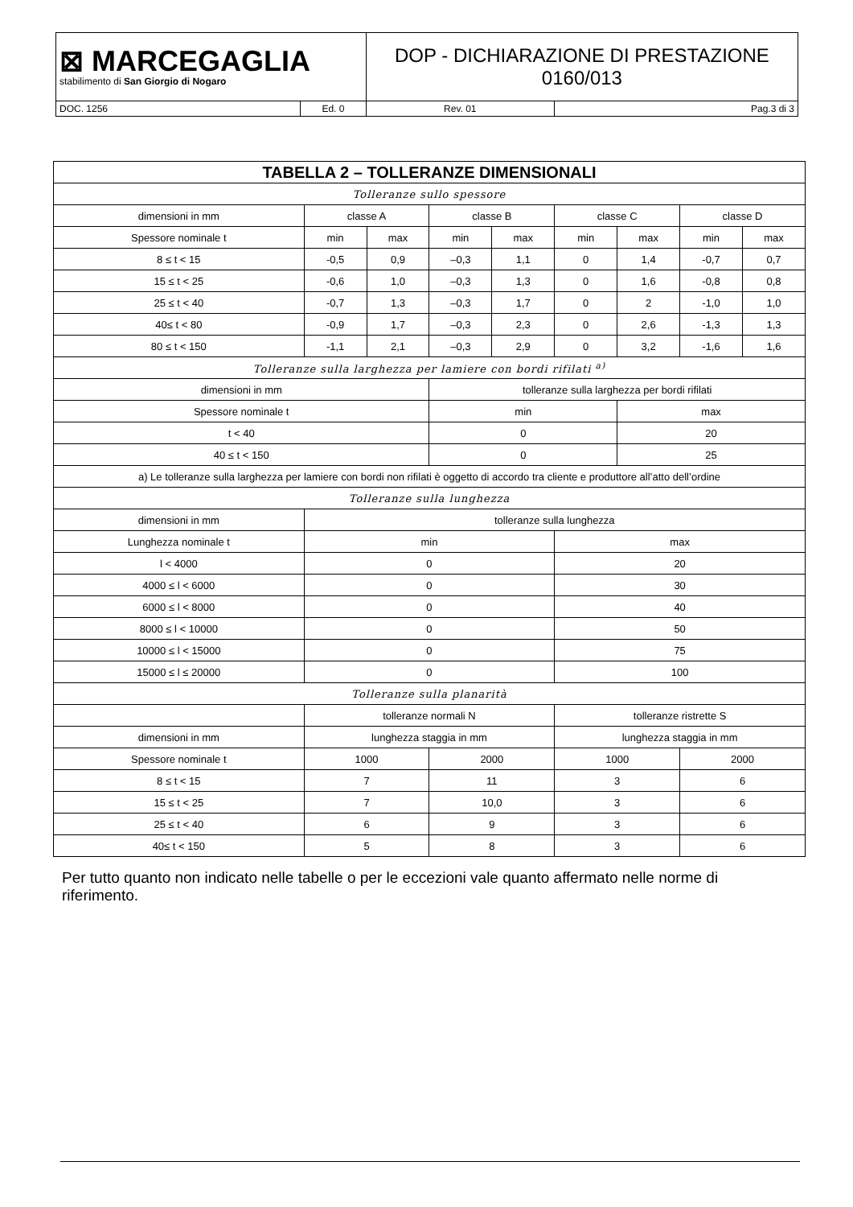| ⊠ MARCEGAGLIA stabilimento di San Giorgio di Nogaro | | DOP - DICHIARAZIONE DI PRESTAZIONE 0160/013 | |
| DOC. 1256 | Ed. 0 | Rev. 01 | Pag.3 di 3 |
| TABELLA 2 – TOLLERANZE DIMENSIONALI | | | | | | | | |
| --- | --- | --- | --- | --- | --- | --- | --- | --- |
| Tolleranze sullo spessore | | | | | | | | |
| dimensioni in mm | classe A | | classe B | | classe C | | classe D | |
| Spessore nominale t | min | max | min | max | min | max | min | max |
| 8 ≤ t < 15 | -0,5 | 0,9 | –0,3 | 1,1 | 0 | 1,4 | -0,7 | 0,7 |
| 15 ≤ t < 25 | -0,6 | 1,0 | –0,3 | 1,3 | 0 | 1,6 | -0,8 | 0,8 |
| 25 ≤ t < 40 | -0,7 | 1,3 | –0,3 | 1,7 | 0 | 2 | -1,0 | 1,0 |
| 40≤ t < 80 | -0,9 | 1,7 | –0,3 | 2,3 | 0 | 2,6 | -1,3 | 1,3 |
| 80 ≤ t < 150 | -1,1 | 2,1 | –0,3 | 2,9 | 0 | 3,2 | -1,6 | 1,6 |
| Tolleranze sulla larghezza per lamiere con bordi rifilati <sup>a)</sup> | | | | | | | | |
| dimensioni in mm | | | tolleranze sulla larghezza per bordi rifilati | | | | | |
| Spessore nominale t | | | min | | | max | | |
| t < 40 | | | 0 | | | 20 | | |
| 40 ≤ t < 150 | | | 0 | | | 25 | | |
| a) Le tolleranze sulla larghezza per lamiere con bordi non rifilati è oggetto di accordo tra cliente e produttore all’atto dell’ordine | | | | | | | | |
| Tolleranze sulla lunghezza | | | | | | | | |
| dimensioni in mm | tolleranze sulla lunghezza | | | | | | | |
| Lunghezza nominale t | min | | | | max | | | |
| l < 4000 | 0 | | | | 20 | | | |
| 4000 ≤ l < 6000 | 0 | | | | 30 | | | |
| 6000 ≤ l < 8000 | 0 | | | | 40 | | | |
| 8000 ≤ l < 10000 | 0 | | | | 50 | | | |
| 10000 ≤ l < 15000 | 0 | | | | 75 | | | |
| 15000 ≤ l ≤ 20000 | 0 | | | | 100 | | | |
| Tolleranze sulla planarità | | | | | | | | |
| | tolleranze normali N | | | | tolleranze ristrette S | | | |
| dimensioni in mm | lunghezza staggia in mm | | | | lunghezza staggia in mm | | | |
| Spessore nominale t | 1000 | | 2000 | | 1000 | | 2000 | |
| 8 ≤ t < 15 | 7 | | 11 | | 3 | | 6 | |
| 15 ≤ t < 25 | 7 | | 10,0 | | 3 | | 6 | |
| 25 ≤ t < 40 | 6 | | 9 | | 3 | | 6 | |
| 40≤ t < 150 | 5 | | 8 | | 3 | | 6 | |
Per tutto quanto non indicato nelle tabelle o per le eccezioni vale quanto affermato nelle norme di riferimento.